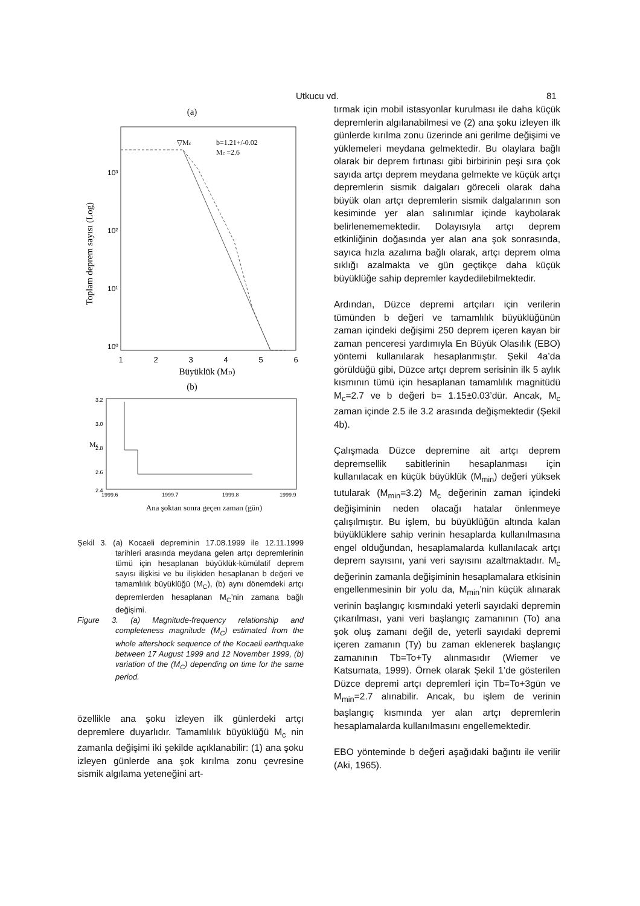Utkucu vd. 81
(a)
Toplam deprem sayısı (Log)
10⁰
10¹
10²
10³
1
2
3
4
5
6
Büyüklük (MD)
b=1.21+/-0.02
Mc =2.6
▽Mc
(b)
Mc
3.2
3.0
2.8
2.6
2.4
1999.6
1999.7
1999.8
1999.9
Ana şoktan sonra geçen zaman (gün)
Şekil 3. (a) Kocaeli depreminin 17.08.1999 ile 12.11.1999 tarihleri arasında meydana gelen artçı depremlerinin tümü için hesaplanan büyüklük-kümülatif deprem sayısı ilişkisi ve bu ilişkiden hesaplanan b değeri ve tamamlılık büyüklüğü (M<sub>C</sub>), (b) aynı dönemdeki artçı depremlerden hesaplanan M<sub>C</sub>’nin zamana bağlı değişimi.
Figure 3. (a) Magnitude-frequency relationship and completeness magnitude (M<sub>C</sub>) estimated from the whole aftershock sequence of the Kocaeli earthquake between 17 August 1999 and 12 November 1999, (b) variation of the (M<sub>C</sub>) depending on time for the same period.
özellikle ana şoku izleyen ilk günlerdeki artçı depremlere duyarlıdır. Tamamlılık büyüklüğü M<sub>c</sub> nin zamanla değişimi iki şekilde açıklanabilir: (1) ana şoku izleyen günlerde ana şok kırılma zonu çevresine sismik algılama yeteneğini art-
tırmak için mobil istasyonlar kurulması ile daha küçük depremlerin algılanabilmesi ve (2) ana şoku izleyen ilk günlerde kırılma zonu üzerinde ani gerilme değişimi ve yüklemeleri meydana gelmektedir. Bu olaylara bağlı olarak bir deprem fırtınası gibi birbirinin peşi sıra çok sayıda artçı deprem meydana gelmekte ve küçük artçı depremlerin sismik dalgaları göreceli olarak daha büyük olan artçı depremlerin sismik dalgalarının son kesiminde yer alan salınımlar içinde kaybolarak belirlenememektedir. Dolayısıyla artçı deprem etkinliğinin doğasında yer alan ana şok sonrasında, sayıca hızla azalıma bağlı olarak, artçı deprem olma sıklığı azalmakta ve gün geçtikçe daha küçük büyüklüğe sahip depremler kaydedilebilmektedir.
Ardından, Düzce depremi artçıları için verilerin tümünden b değeri ve tamamlılık büyüklüğünün zaman içindeki değişimi 250 deprem içeren kayan bir zaman penceresi yardımıyla En Büyük Olasılık (EBO) yöntemi kullanılarak hesaplanmıştır. Şekil 4a’da görüldüğü gibi, Düzce artçı deprem serisinin ilk 5 aylık kısmının tümü için hesaplanan tamamlılık magnitüdü M<sub>c</sub>=2.7 ve b değeri b= 1.15±0.03’dür. Ancak, M<sub>c</sub> zaman içinde 2.5 ile 3.2 arasında değişmektedir (Şekil 4b).
Çalışmada Düzce depremine ait artçı deprem depremsellik sabitlerinin hesaplanması için kullanılacak en küçük büyüklük (M<sub>min</sub>) değeri yüksek tutularak (M<sub>min</sub>=3.2) M<sub>c</sub> değerinin zaman içindeki değişiminin neden olacağı hatalar önlenmeye çalışılmıştır. Bu işlem, bu büyüklüğün altında kalan büyüklüklere sahip verinin hesaplarda kullanılmasına engel olduğundan, hesaplamalarda kullanılacak artçı deprem sayısını, yani veri sayısını azaltmaktadır. M<sub>c</sub> değerinin zamanla değişiminin hesaplamalara etkisinin engellenmesinin bir yolu da, M<sub>min</sub>’nin küçük alınarak verinin başlangıç kısmındaki yeterli sayıdaki depremin çıkarılması, yani veri başlangıç zamanının (To) ana şok oluş zamanı değil de, yeterli sayıdaki depremi içeren zamanın (Ty) bu zaman eklenerek başlangıç zamanının Tb=To+Ty alınmasıdır (Wiemer ve Katsumata, 1999). Örnek olarak Şekil 1’de gösterilen Düzce depremi artçı depremleri için Tb=To+3gün ve M<sub>min</sub>=2.7 alınabilir. Ancak, bu işlem de verinin başlangıç kısmında yer alan artçı depremlerin hesaplamalarda kullanılmasını engellemektedir.
EBO yönteminde b değeri aşağıdaki bağıntı ile verilir (Aki, 1965).